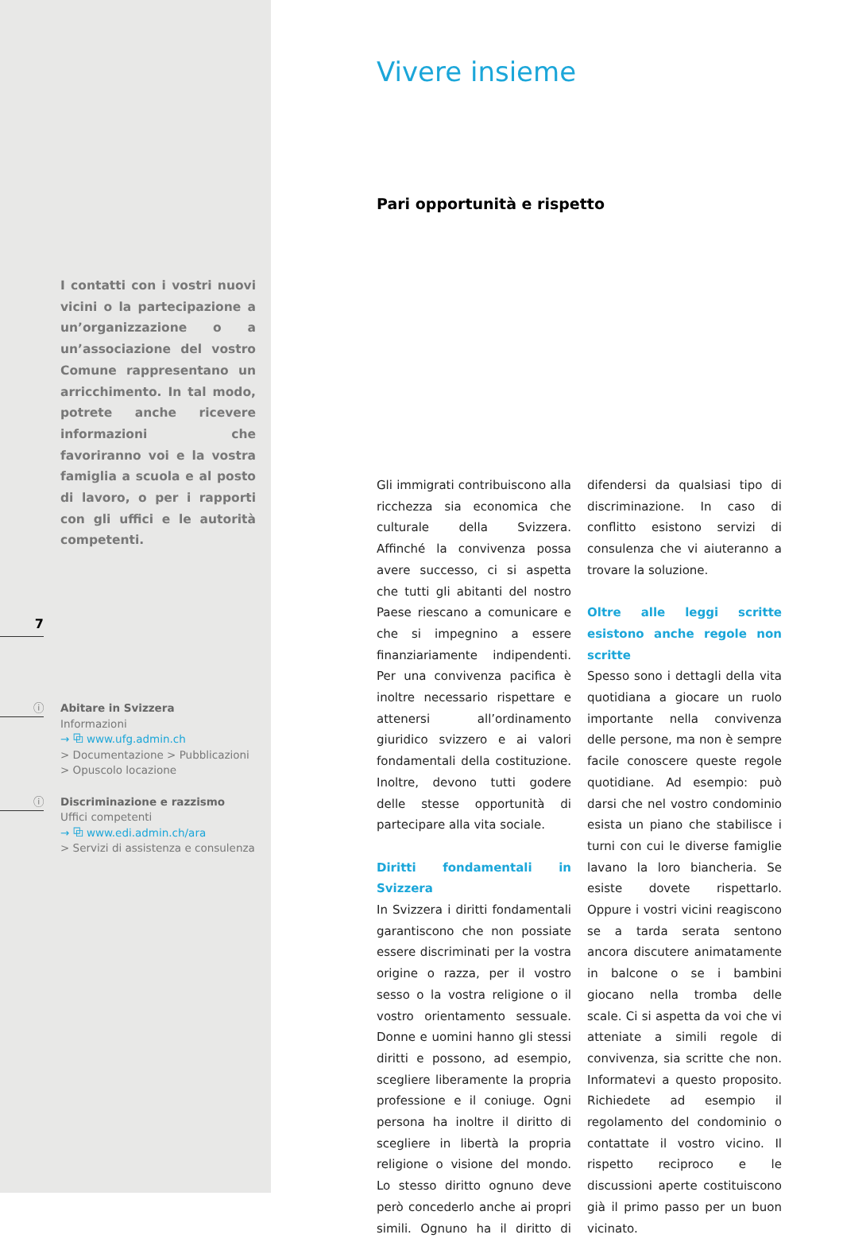I contatti con i vostri nuovi vicini o la partecipazione a un’organizzazione o a un’associazione del vostro Comune rappresentano un arricchimento. In tal modo, potrete anche ricevere informazioni che favoriranno voi e la vostra famiglia a scuola e al posto di lavoro, o per i rapporti con gli uffici e le autorità competenti.
7
ⓘ
Abitare in Svizzera
Informazioni
→ ⧉ www.ufg.admin.ch
> Documentazione > Pubblicazioni
> Opuscolo locazione
ⓘ
Discriminazione e razzismo
Uffici competenti
→ ⧉ www.edi.admin.ch/ara
> Servizi di assistenza e consulenza
Vivere insieme
Pari opportunità e rispetto
Gli immigrati contribuiscono alla ricchezza sia economica che culturale della Svizzera. Affinché la convivenza possa avere successo, ci si aspetta che tutti gli abitanti del nostro Paese riescano a comunicare e che si impegnino a essere finanziariamente indipendenti. Per una convivenza pacifica è inoltre necessario rispettare e attenersi all’ordinamento giuridico svizzero e ai valori fondamentali della costituzione. Inoltre, devono tutti godere delle stesse opportunità di partecipare alla vita sociale.
Diritti fondamentali in Svizzera
In Svizzera i diritti fondamentali garantiscono che non possiate essere discriminati per la vostra origine o razza, per il vostro sesso o la vostra religione o il vostro orientamento sessuale. Donne e uomini hanno gli stessi diritti e possono, ad esempio, scegliere liberamente la propria professione e il coniuge. Ogni persona ha inoltre il diritto di scegliere in libertà la propria religione o visione del mondo. Lo stesso diritto ognuno deve però concederlo anche ai propri simili. Ognuno ha il diritto di difendersi da qualsiasi tipo di discriminazione. In caso di conflitto esistono servizi di consulenza che vi aiuteranno a trovare la soluzione.
Oltre alle leggi scritte esistono anche regole non scritte
Spesso sono i dettagli della vita quotidiana a giocare un ruolo importante nella convivenza delle persone, ma non è sempre facile conoscere queste regole quotidiane. Ad esempio: può darsi che nel vostro condominio esista un piano che stabilisce i turni con cui le diverse famiglie lavano la loro biancheria. Se esiste dovete rispettarlo. Oppure i vostri vicini reagiscono se a tarda serata sentono ancora discutere animatamente in balcone o se i bambini giocano nella tromba delle scale. Ci si aspetta da voi che vi atteniate a simili regole di convivenza, sia scritte che non. Informatevi a questo proposito. Richiedete ad esempio il regolamento del condominio o contattate il vostro vicino. Il rispetto reciproco e le discussioni aperte costituiscono già il primo passo per un buon vicinato.